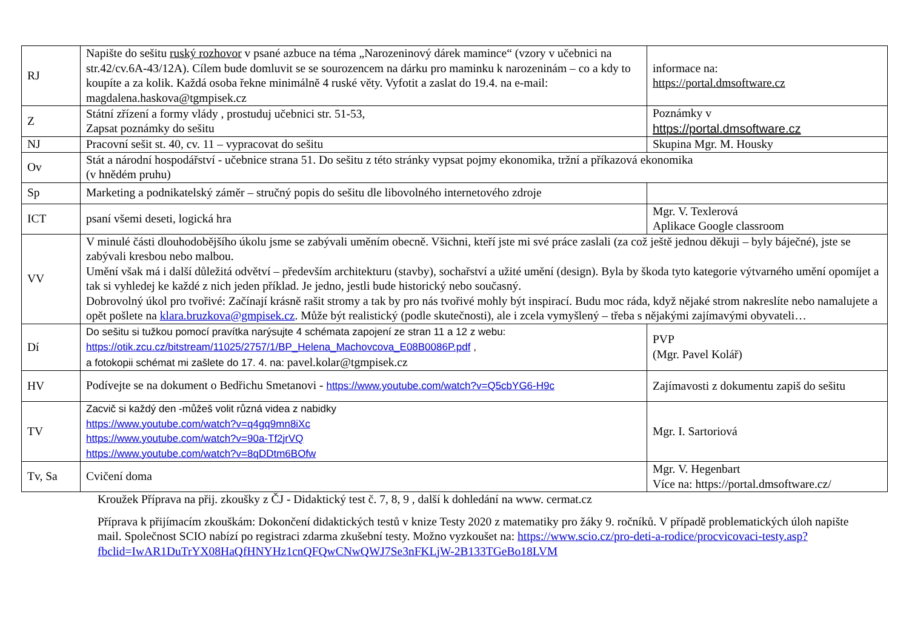| RJ | Napište do sešitu ruský rozhovor v psané azbuce na téma „Narozeninový dárek mamince“ (vzory v učebnici na str.42/cv.6A-43/12A). Cílem bude domluvit se se sourozencem na dárku pro maminku k narozeninám – co a kdy to koupíte a za kolik. Každá osoba řekne minimálně 4 ruské věty. Vyfotit a zaslat do 19.4. na e-mail: magdalena.haskova@tgmpisek.cz | informace na: https://portal.dmsoftware.cz |
| Z | Státní zřízení a formy vlády , prostuduj učebnici str. 51-53, Zapsat poznámky do sešitu | Poznámky v https://portal.dmsoftware.cz |
| NJ | Pracovní sešit st. 40, cv. 11 – vypracovat do sešitu | Skupina Mgr. M. Housky |
| Ov | Stát a národní hospodářství - učebnice strana 51. Do sešitu z této stránky vypsat pojmy ekonomika, tržní a příkazová ekonomika (v hnědém pruhu) | |
| Sp | Marketing a podnikatelský záměr – stručný popis do sešitu dle libovolného internetového zdroje | |
| ICT | psaní všemi deseti, logická hra | Mgr. V. Texlerová Aplikace Google classroom |
| VV | V minulé části dlouhodobějšího úkolu jsme se zabývali uměním obecně. Všichni, kteří jste mi své práce zaslali (za což ještě jednou děkuji – byly báječné), jste se zabývali kresbou nebo malbou. Umění však má i další důležitá odvětví – především architekturu (stavby), sochařství a užité umění (design). Byla by škoda tyto kategorie výtvarného umění opomíjet a tak si vyhledej ke každé z nich jeden příklad. Je jedno, jestli bude historický nebo současný. Dobrovolný úkol pro tvořivé: Začínají krásně rašit stromy a tak by pro nás tvořivé mohly být inspirací. Budu moc ráda, když nějaké strom nakreslíte nebo namalujete a opět pošlete na klara.bruzkova@gmpisek.cz . Může být realistický (podle skutečnosti), ale i zcela vymyšlený – třeba s nějakými zajímavými obyvateli… | |
| Dí | Do sešitu si tužkou pomocí pravítka narýsujte 4 schémata zapojení ze stran 11 a 12 z webu: https://otik.zcu.cz/bitstream/11025/2757/1/BP_Helena_Machovcova_E08B0086P.pdf , a fotokopii schémat mi zašlete do 17. 4. na: pavel.kolar@tgmpisek.cz | PVP (Mgr. Pavel Kolář) |
| HV | Podívejte se na dokument o Bedřichu Smetanovi - https://www.youtube.com/watch?v=Q5cbYG6-H9c | Zajímavosti z dokumentu zapiš do sešitu |
| TV | Zacvič si každý den -můžeš volit různá videa z nabidky https://www.youtube.com/watch?v=q4gq9mn8iXc https://www.youtube.com/watch?v=90a-Tf2jrVQ https://www.youtube.com/watch?v=8qDDtm6BOfw | Mgr. I. Sartoriová |
| Tv, Sa | Cvičení doma | Mgr. V. Hegenbart Více na: https://portal.dmsoftware.cz/ |
Kroužek Příprava na přij. zkoušky z ČJ - Didaktický test č. 7, 8, 9 , další k dohledání na www. cermat.cz
Příprava k přijímacím zkouškám: Dokončení didaktických testů v knize Testy 2020 z matematiky pro žáky 9. ročníků. V případě problematických úloh napište mail. Společnost SCIO nabízí po registraci zdarma zkušební testy. Možno vyzkoušet na: https://www.scio.cz/pro-deti-a-rodice/procvicovaci-testy.asp?fbclid=IwAR1DuTrYX08HaQfHNYHz1cnQFQwCNwQWJ7Se3nFKLjW-2B133TGeBo18LVM